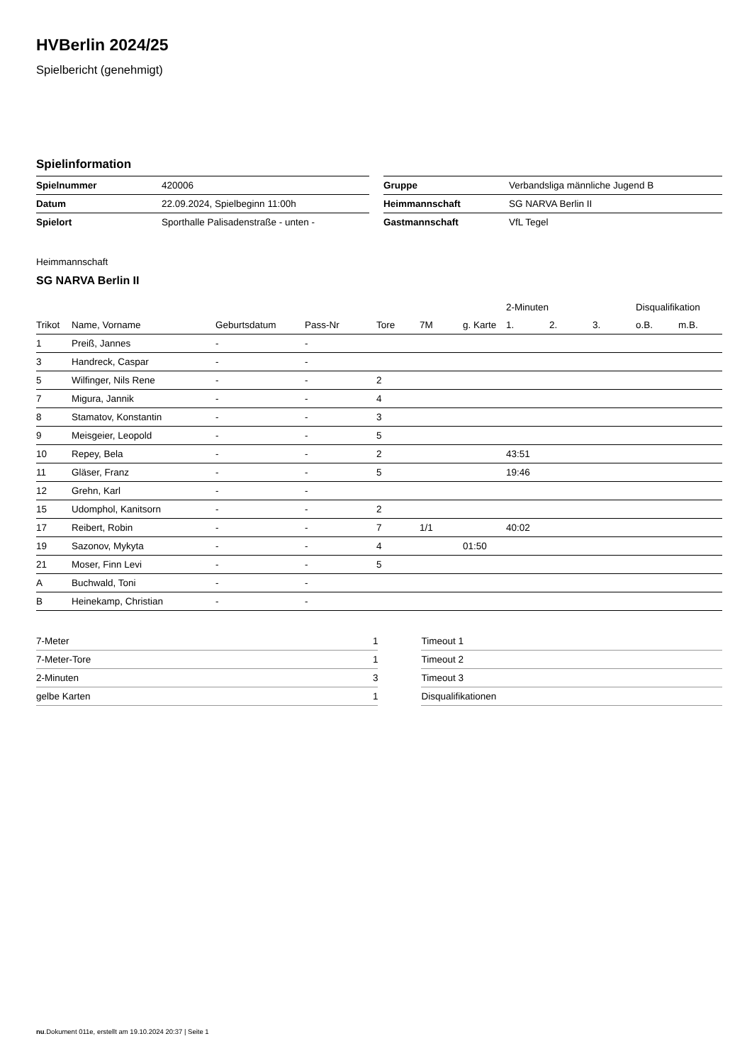HVBerlin 2024/25
Spielbericht (genehmigt)
Spielinformation
| Spielnummer | 420006 | | Gruppe | Verbandsliga männliche Jugend B |
| Datum | 22.09.2024, Spielbeginn 11:00h | | Heimmannschaft | SG NARVA Berlin II |
| Spielort | Sporthalle Palisadenstraße - unten - | | Gastmannschaft | VfL Tegel |
Heimmannschaft
SG NARVA Berlin II
| | | | | | | | 2-Minuten | | | Disqualifikation | |
| --- | --- | --- | --- | --- | --- | --- | --- | --- | --- | --- | --- |
| Trikot | Name, Vorname | Geburtsdatum | Pass-Nr | Tore | 7M | g. Karte | 1. | 2. | 3. | o.B. | m.B. |
| 1 | Preiß, Jannes | - | - | | | | | | | | |
| 3 | Handreck, Caspar | - | - | | | | | | | | |
| 5 | Wilfinger, Nils Rene | - | - | 2 | | | | | | | |
| 7 | Migura, Jannik | - | - | 4 | | | | | | | |
| 8 | Stamatov, Konstantin | - | - | 3 | | | | | | | |
| 9 | Meisgeier, Leopold | - | - | 5 | | | | | | | |
| 10 | Repey, Bela | - | - | 2 | | | 43:51 | | | | |
| 11 | Gläser, Franz | - | - | 5 | | | 19:46 | | | | |
| 12 | Grehn, Karl | - | - | | | | | | | | |
| 15 | Udomphol, Kanitsorn | - | - | 2 | | | | | | | |
| 17 | Reibert, Robin | - | - | 7 | 1/1 | | 40:02 | | | | |
| 19 | Sazonov, Mykyta | - | - | 4 | | 01:50 | | | | | |
| 21 | Moser, Finn Levi | - | - | 5 | | | | | | | |
| A | Buchwald, Toni | - | - | | | | | | | | |
| B | Heinekamp, Christian | - | - | | | | | | | | |
| 7-Meter | 1 |
| 7-Meter-Tore | 1 |
| 2-Minuten | 3 |
| gelbe Karten | 1 |
| Timeout 1 |
| Timeout 2 |
| Timeout 3 |
| Disqualifikationen |
nu.Dokument 011e, erstellt am 19.10.2024 20:37 | Seite 1